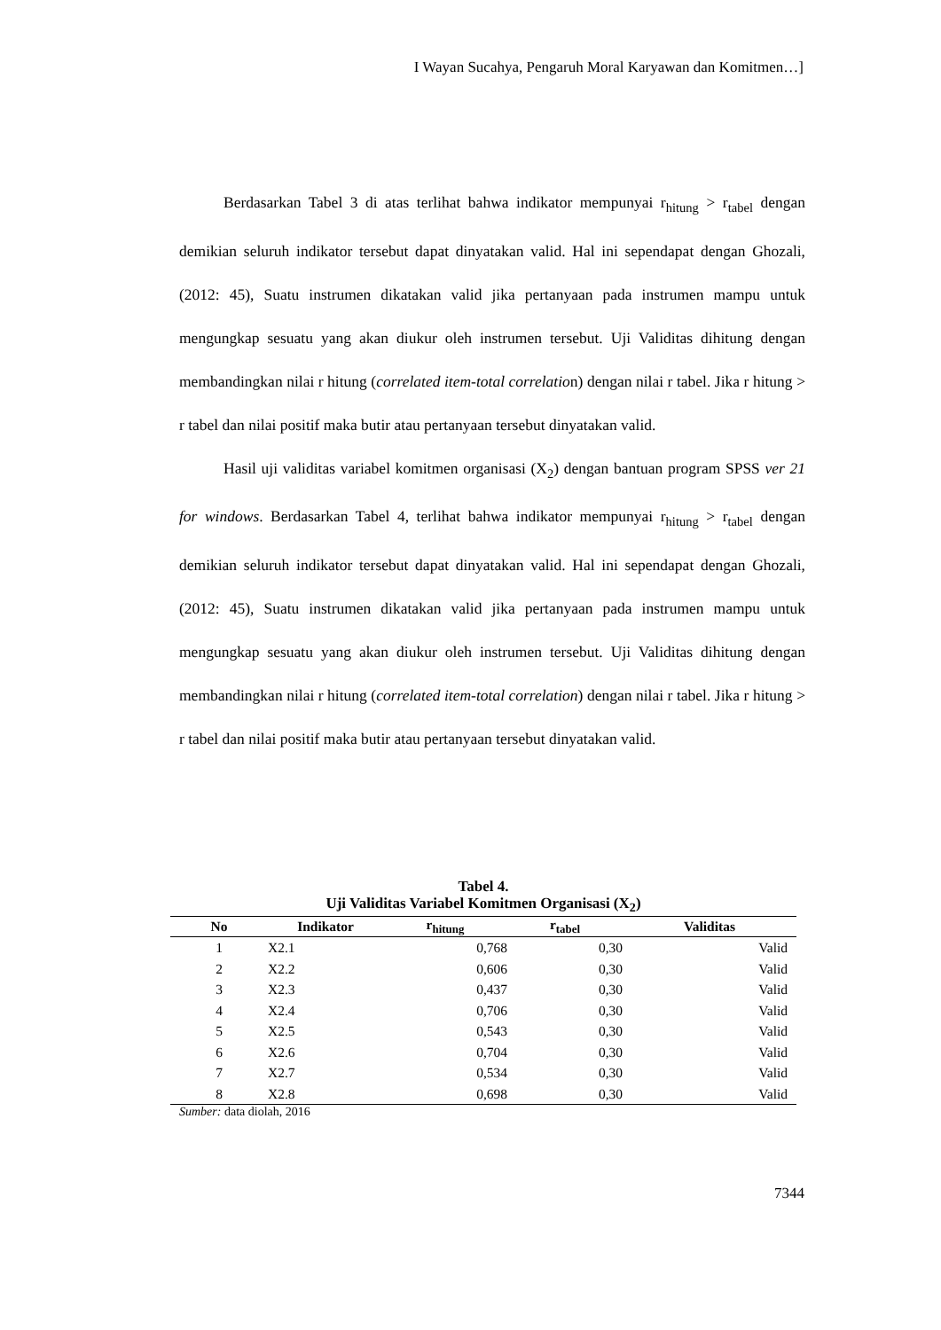I Wayan Sucahya, Pengaruh Moral Karyawan dan Komitmen…]
Berdasarkan Tabel 3 di atas terlihat bahwa indikator mempunyai r<sub>hitung</sub> > r<sub>tabel</sub> dengan demikian seluruh indikator tersebut dapat dinyatakan valid. Hal ini sependapat dengan Ghozali, (2012: 45), Suatu instrumen dikatakan valid jika pertanyaan pada instrumen mampu untuk mengungkap sesuatu yang akan diukur oleh instrumen tersebut. Uji Validitas dihitung dengan membandingkan nilai r hitung (correlated item-total correlation) dengan nilai r tabel. Jika r hitung > r tabel dan nilai positif maka butir atau pertanyaan tersebut dinyatakan valid.
Hasil uji validitas variabel komitmen organisasi (X<sub>2</sub>) dengan bantuan program SPSS ver 21 for windows. Berdasarkan Tabel 4, terlihat bahwa indikator mempunyai r<sub>hitung</sub> > r<sub>tabel</sub> dengan demikian seluruh indikator tersebut dapat dinyatakan valid. Hal ini sependapat dengan Ghozali, (2012: 45), Suatu instrumen dikatakan valid jika pertanyaan pada instrumen mampu untuk mengungkap sesuatu yang akan diukur oleh instrumen tersebut. Uji Validitas dihitung dengan membandingkan nilai r hitung (correlated item-total correlation) dengan nilai r tabel. Jika r hitung > r tabel dan nilai positif maka butir atau pertanyaan tersebut dinyatakan valid.
Tabel 4.
Uji Validitas Variabel Komitmen Organisasi (X<sub>2</sub>)
| No | Indikator | r<sub>hitung</sub> | r<sub>tabel</sub> | Validitas |
| --- | --- | --- | --- | --- |
| 1 | X2.1 | 0,768 | 0,30 | Valid |
| 2 | X2.2 | 0,606 | 0,30 | Valid |
| 3 | X2.3 | 0,437 | 0,30 | Valid |
| 4 | X2.4 | 0,706 | 0,30 | Valid |
| 5 | X2.5 | 0,543 | 0,30 | Valid |
| 6 | X2.6 | 0,704 | 0,30 | Valid |
| 7 | X2.7 | 0,534 | 0,30 | Valid |
| 8 | X2.8 | 0,698 | 0,30 | Valid |
Sumber: data diolah, 2016
7344